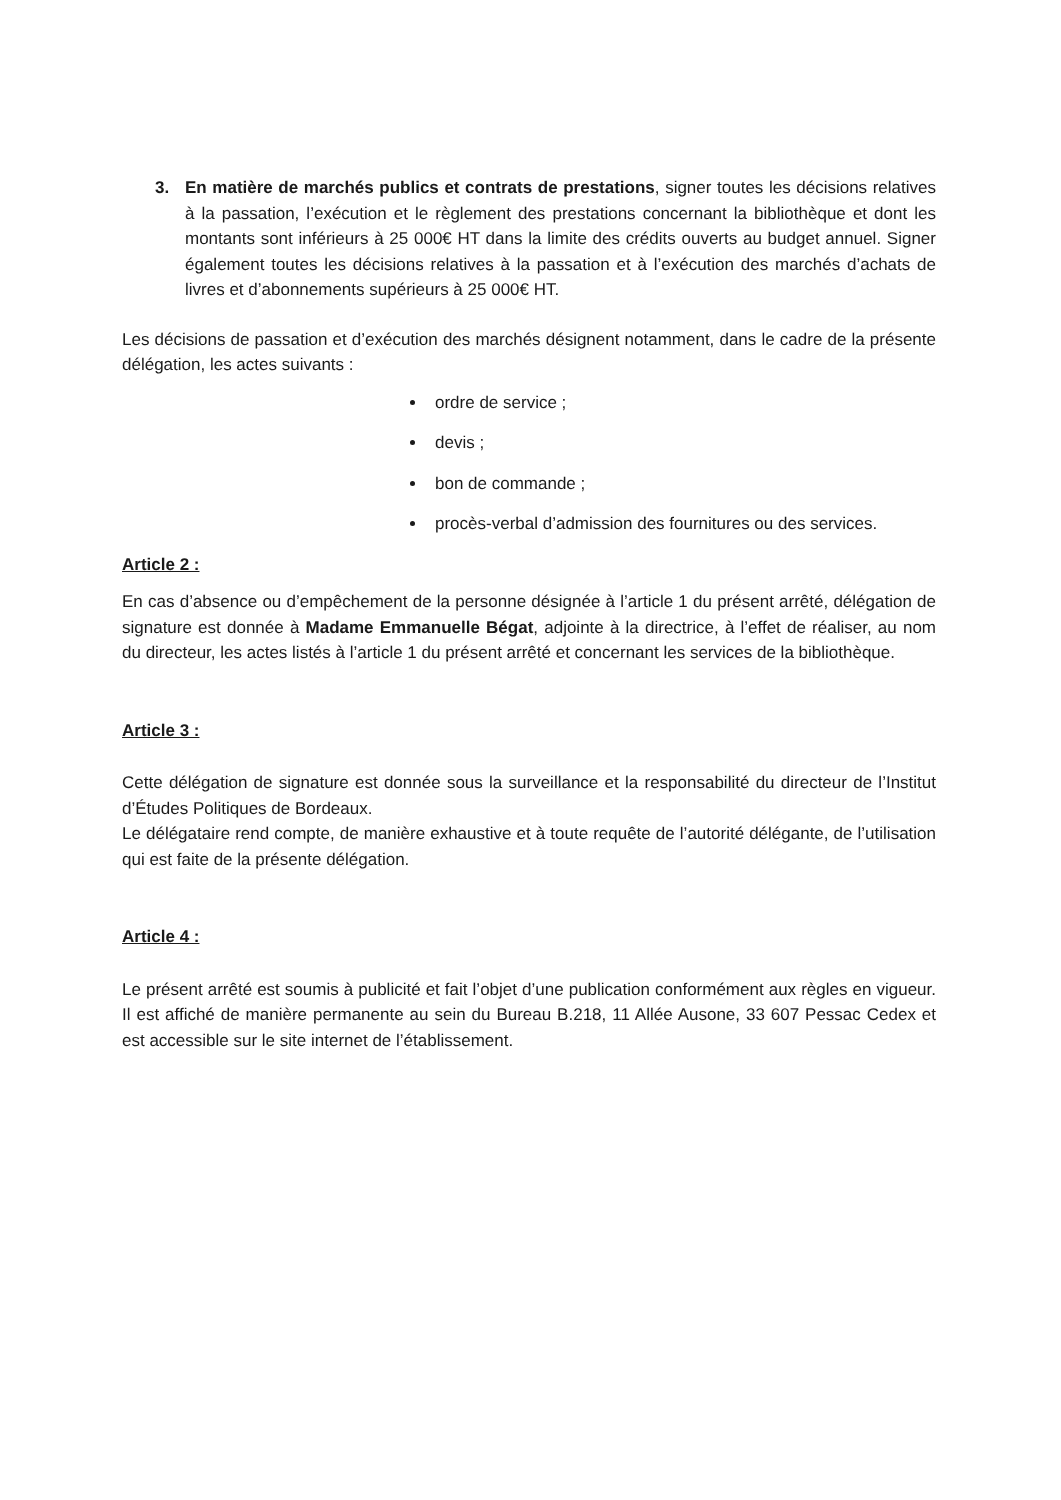3. En matière de marchés publics et contrats de prestations, signer toutes les décisions relatives à la passation, l’exécution et le règlement des prestations concernant la bibliothèque et dont les montants sont inférieurs à 25 000€ HT dans la limite des crédits ouverts au budget annuel. Signer également toutes les décisions relatives à la passation et à l’exécution des marchés d’achats de livres et d’abonnements supérieurs à 25 000€ HT.
Les décisions de passation et d’exécution des marchés désignent notamment, dans le cadre de la présente délégation, les actes suivants :
ordre de service ;
devis ;
bon de commande ;
procès-verbal d’admission des fournitures ou des services.
Article 2 :
En cas d’absence ou d’empêchement de la personne désignée à l’article 1 du présent arrêté, délégation de signature est donnée à Madame Emmanuelle Bégat, adjointe à la directrice, à l’effet de réaliser, au nom du directeur, les actes listés à l’article 1 du présent arrêté et concernant les services de la bibliothèque.
Article 3 :
Cette délégation de signature est donnée sous la surveillance et la responsabilité du directeur de l’Institut d’Études Politiques de Bordeaux.
Le délégataire rend compte, de manière exhaustive et à toute requête de l’autorité délégante, de l’utilisation qui est faite de la présente délégation.
Article 4 :
Le présent arrêté est soumis à publicité et fait l’objet d’une publication conformément aux règles en vigueur. Il est affiché de manière permanente au sein du Bureau B.218, 11 Allée Ausone, 33 607 Pessac Cedex et est accessible sur le site internet de l’établissement.